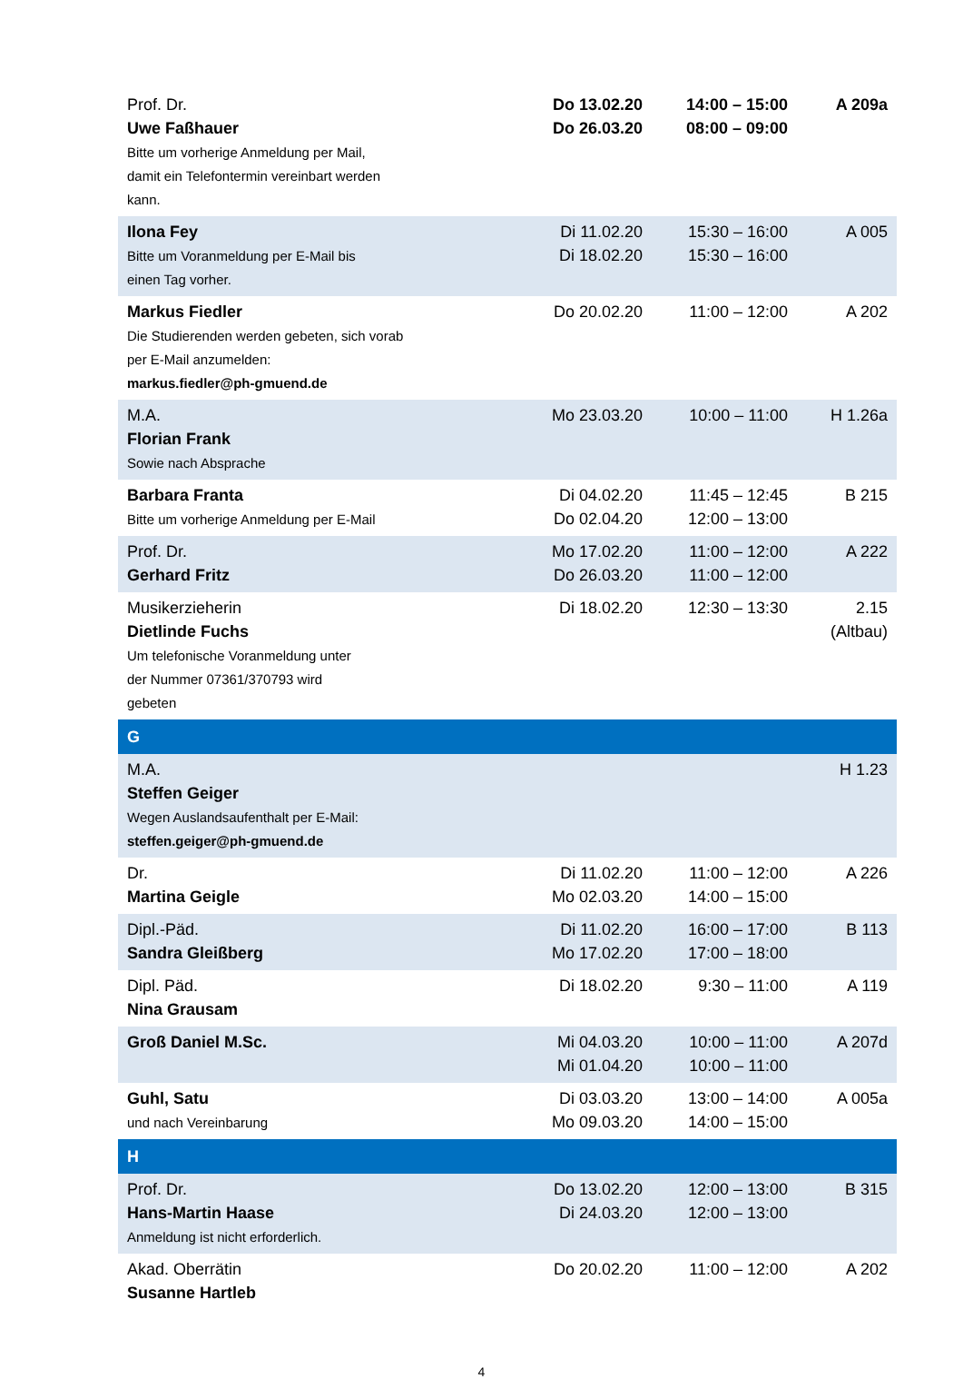| Prof. Dr. Uwe Faßhauer Bitte um vorherige Anmeldung per Mail, damit ein Telefontermin vereinbart werden kann. | Do 13.02.20 Do 26.03.20 | 14:00 – 15:00 08:00 – 09:00 | A 209a |
| Ilona Fey Bitte um Voranmeldung per E-Mail bis einen Tag vorher. | Di 11.02.20 Di 18.02.20 | 15:30 – 16:00 15:30 – 16:00 | A 005 |
| Markus Fiedler Die Studierenden werden gebeten, sich vorab per E-Mail anzumelden: markus.fiedler@ph-gmuend.de | Do 20.02.20 | 11:00 – 12:00 | A 202 |
| M.A. Florian Frank Sowie nach Absprache | Mo 23.03.20 | 10:00 – 11:00 | H 1.26a |
| Barbara Franta Bitte um vorherige Anmeldung per E-Mail | Di 04.02.20 Do 02.04.20 | 11:45 – 12:45 12:00 – 13:00 | B 215 |
| Prof. Dr. Gerhard Fritz | Mo 17.02.20 Do 26.03.20 | 11:00 – 12:00 11:00 – 12:00 | A 222 |
| Musikerzieherin Dietlinde Fuchs Um telefonische Voranmeldung unter der Nummer 07361/370793 wird gebeten | Di 18.02.20 | 12:30 – 13:30 | 2.15 (Altbau) |
| G | | | |
| M.A. Steffen Geiger Wegen Auslandsaufenthalt per E-Mail: steffen.geiger@ph-gmuend.de | | | H 1.23 |
| Dr. Martina Geigle | Di 11.02.20 Mo 02.03.20 | 11:00 – 12:00 14:00 – 15:00 | A 226 |
| Dipl.-Päd. Sandra Gleißberg | Di 11.02.20 Mo 17.02.20 | 16:00 – 17:00 17:00 – 18:00 | B 113 |
| Dipl. Päd. Nina Grausam | Di 18.02.20 | 9:30 – 11:00 | A 119 |
| Groß Daniel M.Sc. | Mi 04.03.20 Mi 01.04.20 | 10:00 – 11:00 10:00 – 11:00 | A 207d |
| Guhl, Satu und nach Vereinbarung | Di 03.03.20 Mo 09.03.20 | 13:00 – 14:00 14:00 – 15:00 | A 005a |
| H | | | |
| Prof. Dr. Hans-Martin Haase Anmeldung ist nicht erforderlich. | Do 13.02.20 Di 24.03.20 | 12:00 – 13:00 12:00 – 13:00 | B 315 |
| Akad. Oberrätin Susanne Hartleb | Do 20.02.20 | 11:00 – 12:00 | A 202 |
4